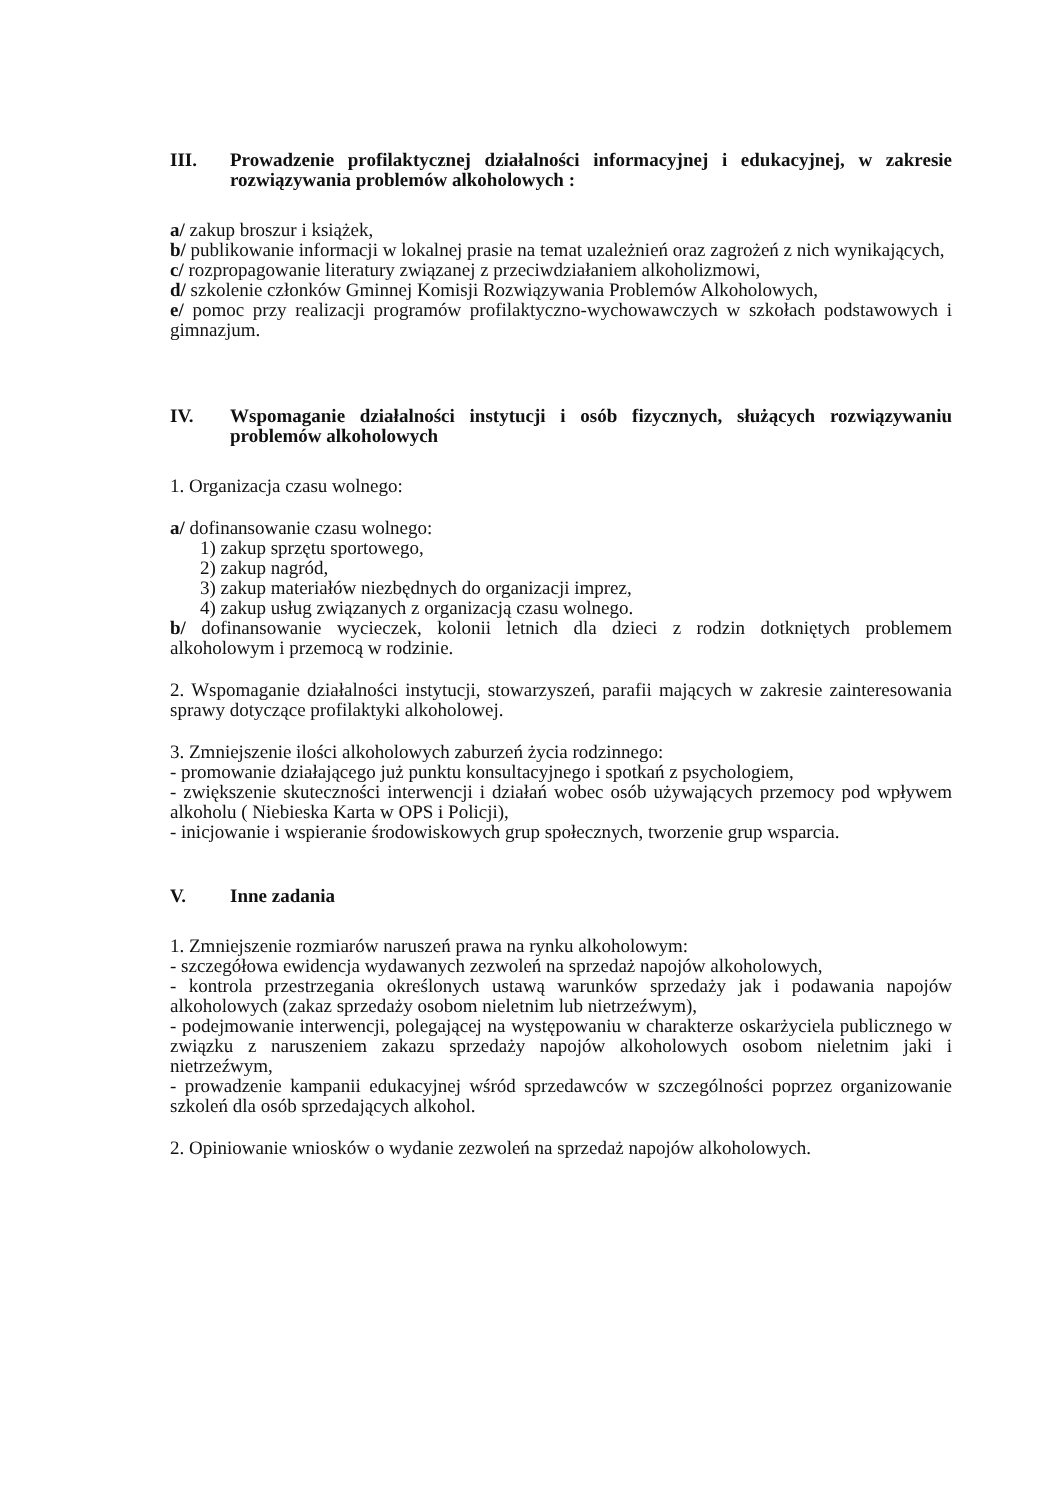III. Prowadzenie profilaktycznej działalności informacyjnej i edukacyjnej, w zakresie rozwiązywania problemów alkoholowych :
a/ zakup broszur i książek,
b/ publikowanie informacji w lokalnej prasie na temat uzależnień oraz zagrożeń z nich wynikających,
c/ rozpropagowanie literatury związanej z przeciwdziałaniem alkoholizmowi,
d/ szkolenie członków Gminnej Komisji Rozwiązywania Problemów Alkoholowych,
e/ pomoc przy realizacji programów profilaktyczno-wychowawczych w szkołach podstawowych i gimnazjum.
IV. Wspomaganie działalności instytucji i osób fizycznych, służących rozwiązywaniu problemów alkoholowych
1. Organizacja czasu wolnego:
a/ dofinansowanie czasu wolnego:
1) zakup sprzętu sportowego,
2) zakup nagród,
3) zakup materiałów niezbędnych do organizacji imprez,
4) zakup usług związanych z organizacją czasu wolnego.
b/ dofinansowanie wycieczek, kolonii letnich dla dzieci z rodzin dotkniętych problemem alkoholowym i przemocą w rodzinie.
2. Wspomaganie działalności instytucji, stowarzyszeń, parafii mających w zakresie zainteresowania sprawy dotyczące profilaktyki alkoholowej.
3. Zmniejszenie ilości alkoholowych zaburzeń życia rodzinnego:
- promowanie działającego już punktu konsultacyjnego i spotkań z psychologiem,
- zwiększenie skuteczności interwencji i działań wobec osób używających przemocy pod wpływem alkoholu ( Niebieska Karta w OPS i Policji),
- inicjowanie i wspieranie środowiskowych grup społecznych, tworzenie grup wsparcia.
V. Inne zadania
1. Zmniejszenie rozmiarów naruszeń prawa na rynku alkoholowym:
- szczegółowa ewidencja wydawanych zezwoleń na sprzedaż napojów alkoholowych,
- kontrola przestrzegania określonych ustawą warunków sprzedaży jak i podawania napojów alkoholowych (zakaz sprzedaży osobom nieletnim lub nietrzeźwym),
- podejmowanie interwencji, polegającej na występowaniu w charakterze oskarżyciela publicznego w związku z naruszeniem zakazu sprzedaży napojów alkoholowych osobom nieletnim jaki i nietrzeźwym,
- prowadzenie kampanii edukacyjnej wśród sprzedawców w szczególności poprzez organizowanie szkoleń dla osób sprzedających alkohol.
2. Opiniowanie wniosków o wydanie zezwoleń na sprzedaż napojów alkoholowych.